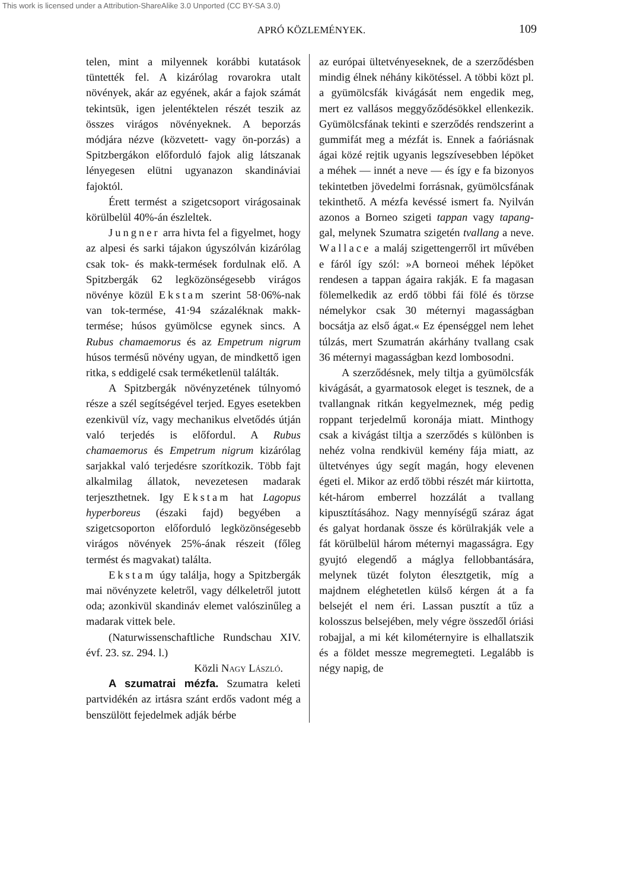This work is licensed under a Attribution-ShareAlike 3.0 Unported (CC BY-SA 3.0)
APRÓ KÖZLEMÉNYEK. 109
telen, mint a milyennek korábbi kutatások tüntették fel. A kizárólag rovarokra utalt növények, akár az egyének, akár a fajok számát tekintsük, igen jelentéktelen részét teszik az összes virágos növényeknek. A beporzás módjára nézve (közvetett- vagy ön-porzás) a Spitzbergákon előforduló fajok alig látszanak lényegesen elütni ugyanazon skandináviai fajoktól.
Érett termést a szigetcsoport virágosainak körülbelül 40%-án észleltek.
Jungner arra hivta fel a figyelmet, hogy az alpesi és sarki tájakon úgyszólván kizárólag csak tok- és makk-termések fordulnak elő. A Spitzbergák 62 legközönségesebb virágos növénye közül Ekstam szerint 58·06%-nak van tok-termése, 41·94 százaléknak makk-termése; húsos gyümölcse egynek sincs. A Rubus chamaemorus és az Empetrum nigrum húsos termésű növény ugyan, de mindkettő igen ritka, s eddigelé csak terméketlenül találták.
A Spitzbergák növényzetének túlnyomó része a szél segítségével terjed. Egyes esetekben ezenkivül víz, vagy mechanikus elvetődés útján való terjedés is előfordul. A Rubus chamaemorus és Empetrum nigrum kizárólag sarjakkal való terjedésre szorítkozik. Több fajt alkalmilag állatok, nevezetesen madarak terjeszthetnek. Igy Ekstam hat Lagopus hyperboreus (északi fajd) begyében a szigetcsoporton előforduló legközönségesebb virágos növények 25%-ának részeit (főleg termést és magvakat) találta.
Ekstam úgy találja, hogy a Spitzbergák mai növényzete keletről, vagy délkeletről jutott oda; azonkivül skandináv elemet valószinűleg a madarak vittek bele.
(Naturwissenschaftliche Rundschau XIV. évf. 23. sz. 294. l.)
Közli Nagy László.
A szumatrai mézfa. Szumatra keleti partvidékén az irtásra szánt erdős vadont még a benszülött fejedelmek adják bérbe
az európai ültetvényeseknek, de a szerződésben mindig élnek néhány kikötéssel. A többi közt pl. a gyümölcsfák kivágását nem engedik meg, mert ez vallásos meggyőződésökkel ellenkezik. Gyümölcsfának tekinti e szerződés rendszerint a gummifát meg a mézfát is. Ennek a faóriásnak ágai közé rejtik ugyanis legszívesebben lépöket a méhek — innét a neve — és így e fa bizonyos tekintetben jövedelmi forrásnak, gyümölcsfának tekinthető. A mézfa kevéssé ismert fa. Nyilván azonos a Borneo szigeti tappan vagy tapang-gal, melynek Szumatra szigetén tvallang a neve. Wallace a maláj szigettengerről irt művében e fáról így szól: »A borneoi méhek lépöket rendesen a tappan ágaira rakják. E fa magasan fölemelkedik az erdő többi fái fölé és törzse némelykor csak 30 méternyi magasságban bocsátja az első ágat.« Ez épenséggel nem lehet túlzás, mert Szumatrán akárhány tvallang csak 36 méternyi magasságban kezd lombosodni.
A szerződésnek, mely tiltja a gyümölcsfák kivágását, a gyarmatosok eleget is tesznek, de a tvallangnak ritkán kegyelmeznek, még pedig roppant terjedelmű koronája miatt. Minthogy csak a kivágást tiltja a szerződés s különben is nehéz volna rendkivül kemény fája miatt, az ültetvényes úgy segít magán, hogy elevenen égeti el. Mikor az erdő többi részét már kiirtotta, két-három emberrel hozzálát a tvallang kipusztításához. Nagy mennyíségű száraz ágat és galyat hordanak össze és körülrakják vele a fát körülbelül három méternyi magasságra. Egy gyujtó elegendő a máglya fellobbantására, melynek tüzét folyton élesztgetik, míg a majdnem eléghetetlen külső kérgen át a fa belsejét el nem éri. Lassan pusztít a tűz a kolosszus belsejében, mely végre összedől óriási robajjal, a mi két kilométernyire is elhallatszik és a földet messze megremegteti. Legalább is négy napig, de